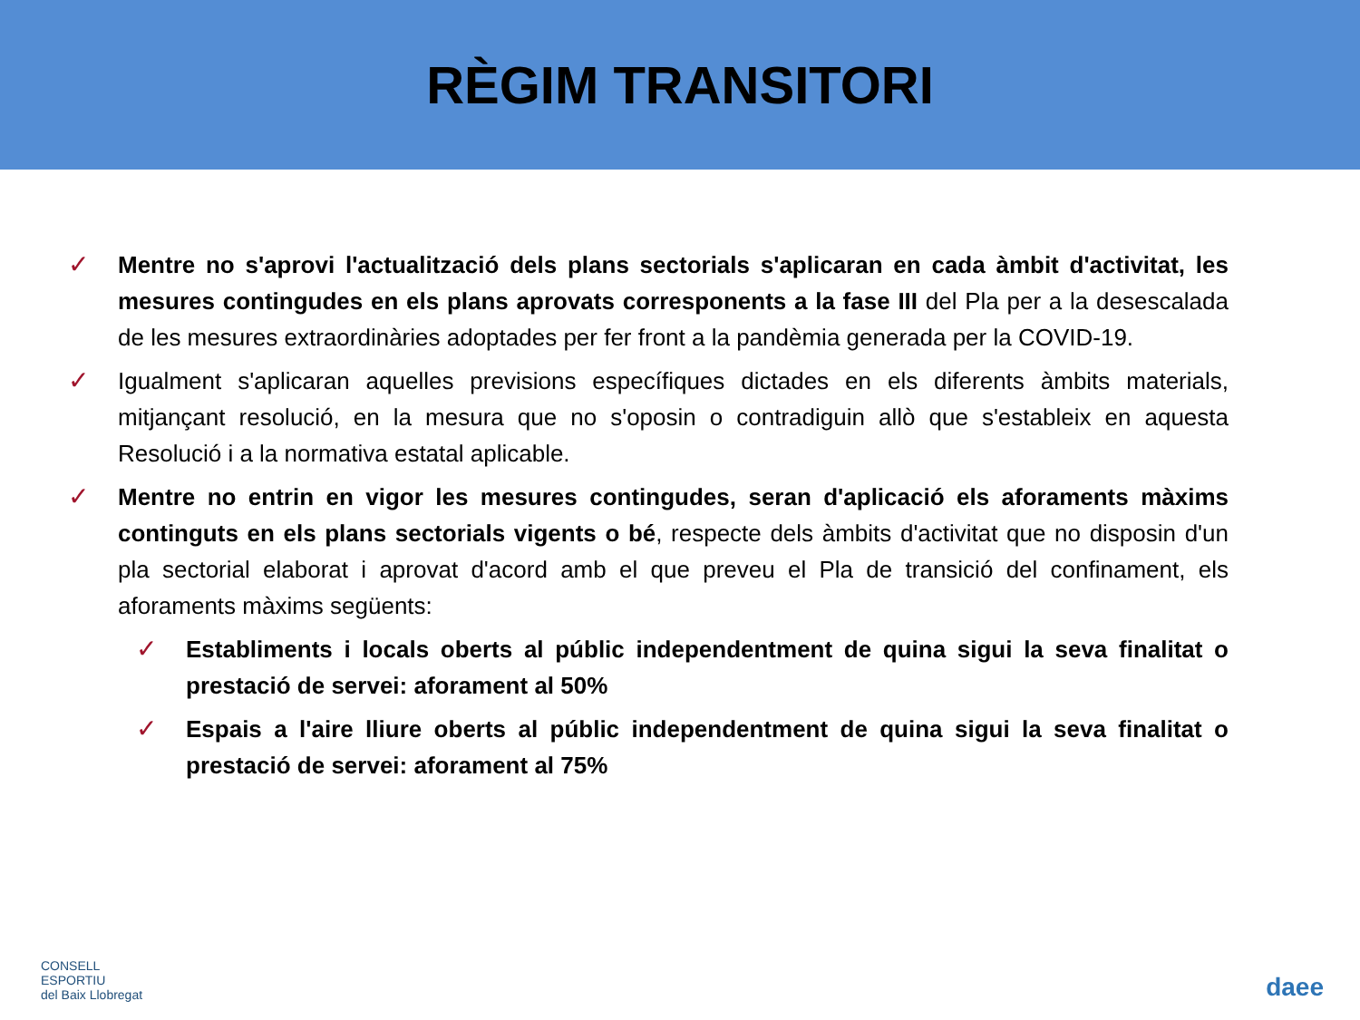RÈGIM TRANSITORI
✓ Mentre no s'aprovi l'actualització dels plans sectorials s'aplicaran en cada àmbit d'activitat, les mesures contingudes en els plans aprovats corresponents a la fase III del Pla per a la desescalada de les mesures extraordinàries adoptades per fer front a la pandèmia generada per la COVID-19.
✓ Igualment s'aplicaran aquelles previsions específiques dictades en els diferents àmbits materials, mitjançant resolució, en la mesura que no s'oposin o contradiguin allò que s'estableix en aquesta Resolució i a la normativa estatal aplicable.
✓ Mentre no entrin en vigor les mesures contingudes, seran d'aplicació els aforaments màxims continguts en els plans sectorials vigents o bé, respecte dels àmbits d'activitat que no disposin d'un pla sectorial elaborat i aprovat d'acord amb el que preveu el Pla de transició del confinament, els aforaments màxims següents:
✓ Establiments i locals oberts al públic independentment de quina sigui la seva finalitat o prestació de servei: aforament al 50%
✓ Espais a l'aire lliure oberts al públic independentment de quina sigui la seva finalitat o prestació de servei: aforament al 75%
CONSELL
ESPORTIU
del Baix Llobregat
daee